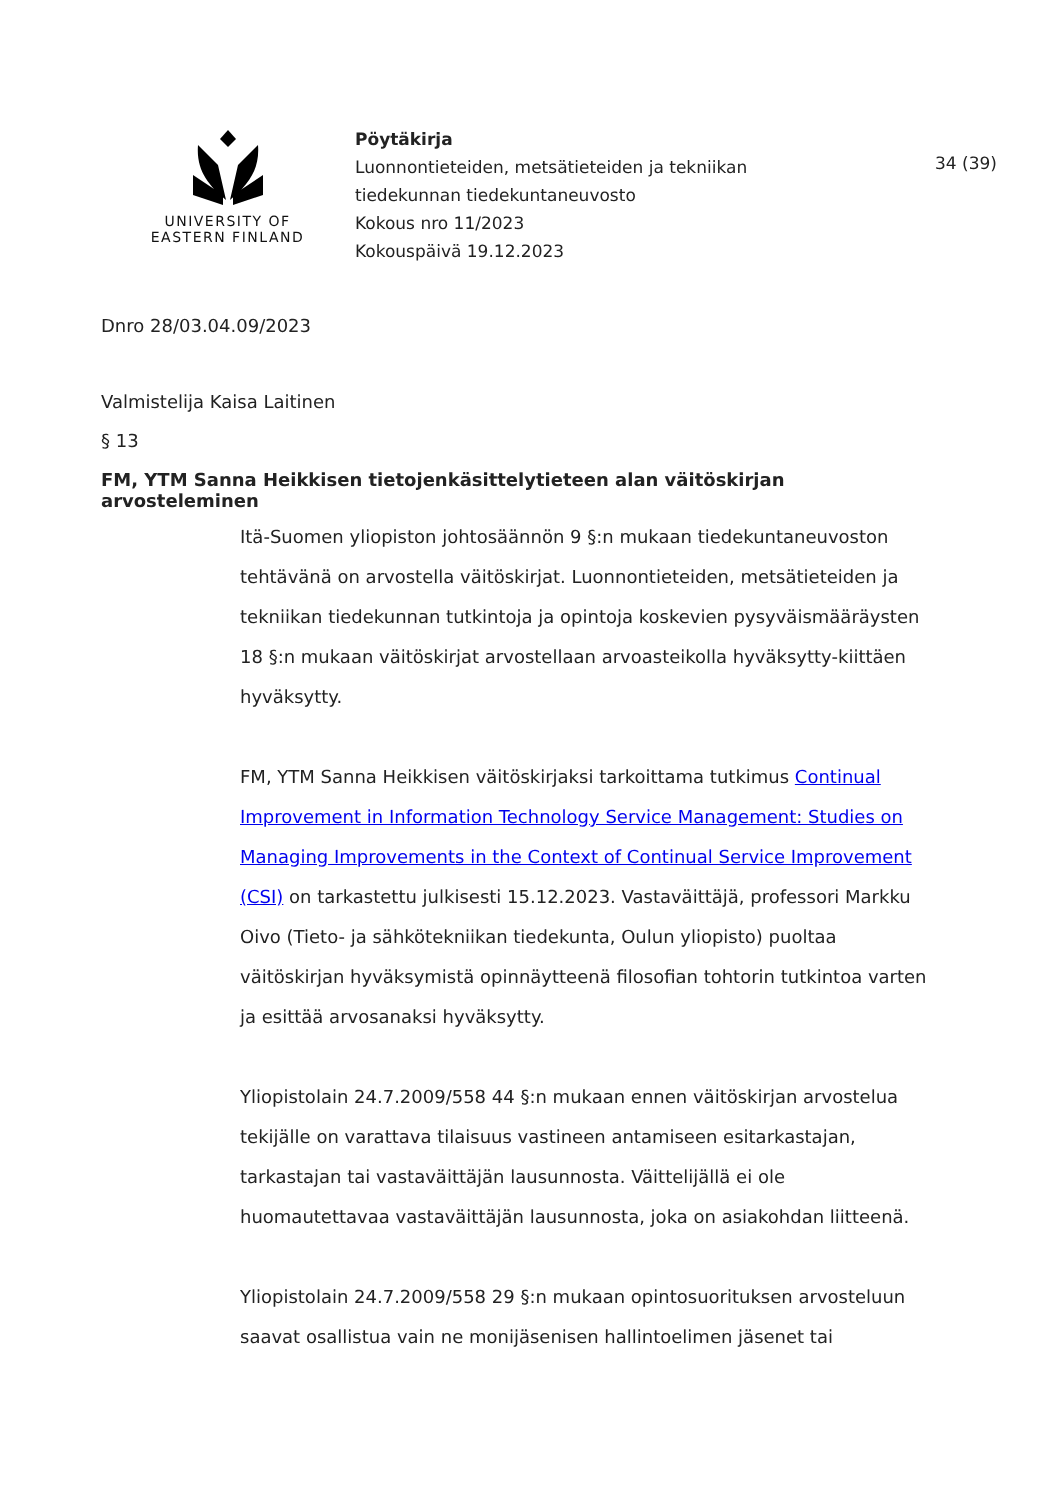UNIVERSITY OF
EASTERN FINLAND
Pöytäkirja
Luonnontieteiden, metsätieteiden ja tekniikan
tiedekunnan tiedekuntaneuvosto
Kokous nro 11/2023
Kokouspäivä 19.12.2023
34 (39)
Dnro 28/03.04.09/2023
Valmistelija Kaisa Laitinen
§ 13
FM, YTM Sanna Heikkisen tietojenkäsittelytieteen alan väitöskirjan arvosteleminen
Itä-Suomen yliopiston johtosäännön 9 §:n mukaan tiedekuntaneuvoston tehtävänä on arvostella väitöskirjat. Luonnontieteiden, metsätieteiden ja tekniikan tiedekunnan tutkintoja ja opintoja koskevien pysyväismääräysten 18 §:n mukaan väitöskirjat arvostellaan arvoasteikolla hyväksytty-kiittäen hyväksytty.
FM, YTM Sanna Heikkisen väitöskirjaksi tarkoittama tutkimus Continual Improvement in Information Technology Service Management: Studies on Managing Improvements in the Context of Continual Service Improvement (CSI) on tarkastettu julkisesti 15.12.2023. Vastaväittäjä, professori Markku Oivo (Tieto- ja sähkötekniikan tiedekunta, Oulun yliopisto) puoltaa väitöskirjan hyväksymistä opinnäytteenä filosofian tohtorin tutkintoa varten ja esittää arvosanaksi hyväksytty.
Yliopistolain 24.7.2009/558 44 §:n mukaan ennen väitöskirjan arvostelua tekijälle on varattava tilaisuus vastineen antamiseen esitarkastajan, tarkastajan tai vastaväittäjän lausunnosta. Väittelijällä ei ole huomautettavaa vastaväittäjän lausunnosta, joka on asiakohdan liitteenä.
Yliopistolain 24.7.2009/558 29 §:n mukaan opintosuorituksen arvosteluun saavat osallistua vain ne monijäsenisen hallintoelimen jäsenet tai